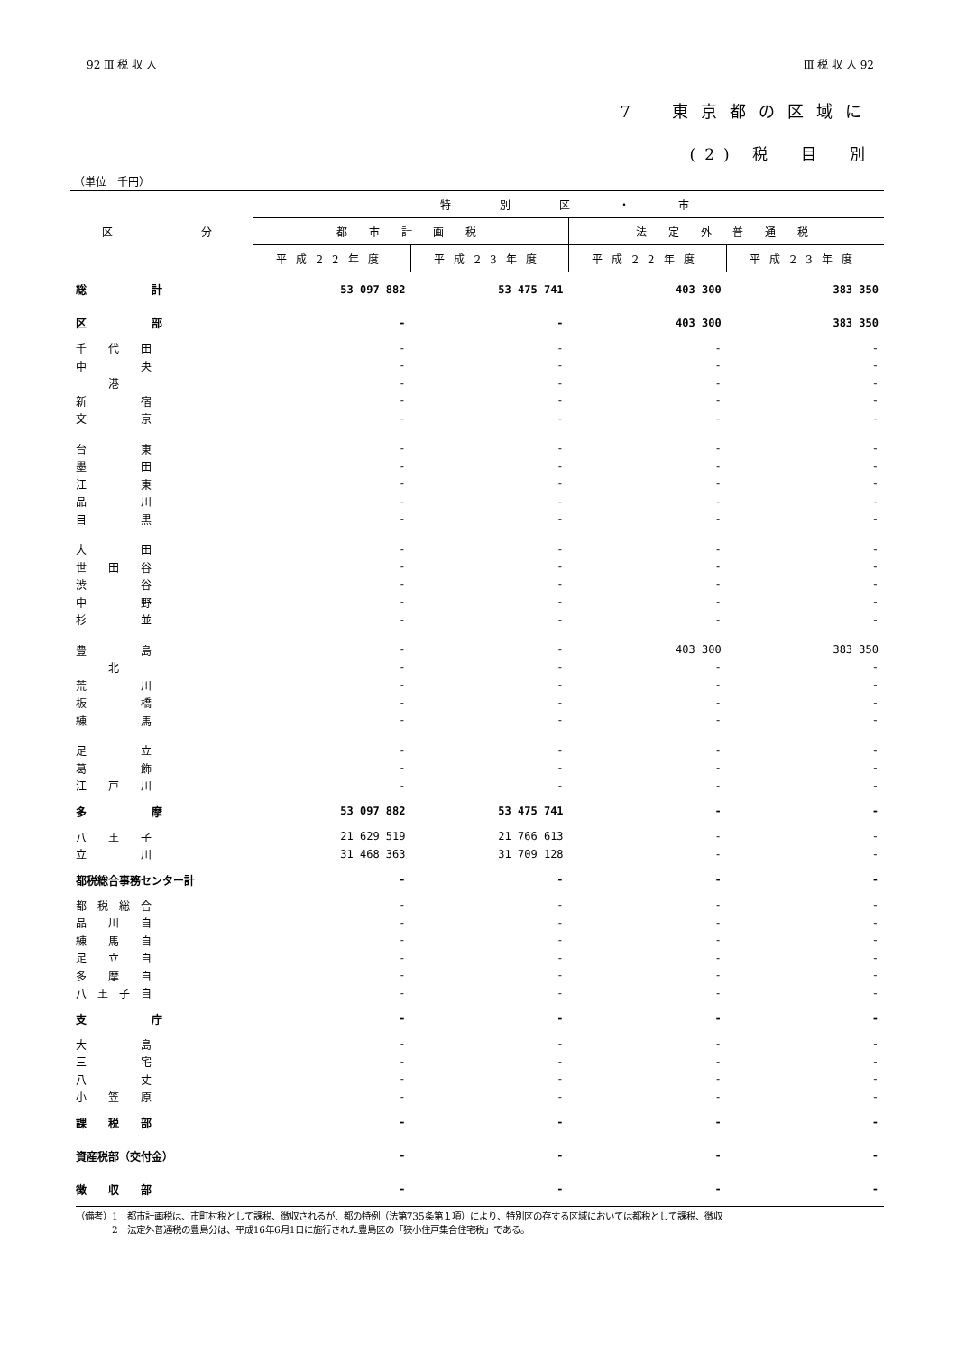92 Ⅲ 税 収 入 Ⅲ 税 収 入 92
7　東京都の区域に
(2) 税　目　別
（単位　千円）
| 区 分 | 特 別 区 ・ 市 | | | |
| --- | --- | --- | --- | --- |
| | 都 市 計 画 税 | | 法 定 外 普 通 税 | |
| | 平成22年度 | 平成23年度 | 平成22年度 | 平成23年度 |
| 総 計 | 53 097 882 | 53 475 741 | 403 300 | 383 350 |
| 区 部 | - | - | 403 300 | 383 350 |
| 千 代 田 | - | - | - | - |
| 中 央 | - | - | - | - |
| 港 | - | - | - | - |
| 新 宿 | - | - | - | - |
| 文 京 | - | - | - | - |
| 台 東 | - | - | - | - |
| 墨 田 | - | - | - | - |
| 江 東 | - | - | - | - |
| 品 川 | - | - | - | - |
| 目 黒 | - | - | - | - |
| 大 田 | - | - | - | - |
| 世 田 谷 | - | - | - | - |
| 渋 谷 | - | - | - | - |
| 中 野 | - | - | - | - |
| 杉 並 | - | - | - | - |
| 豊 島 | - | - | 403 300 | 383 350 |
| 北 | - | - | - | - |
| 荒 川 | - | - | - | - |
| 板 橋 | - | - | - | - |
| 練 馬 | - | - | - | - |
| 足 立 | - | - | - | - |
| 葛 飾 | - | - | - | - |
| 江 戸 川 | - | - | - | - |
| 多 摩 | 53 097 882 | 53 475 741 | - | - |
| 八 王 子 | 21 629 519 | 21 766 613 | - | - |
| 立 川 | 31 468 363 | 31 709 128 | - | - |
| 都税総合事務センター計 | - | - | - | - |
| 都 税 総 合 | - | - | - | - |
| 品 川 自 | - | - | - | - |
| 練 馬 自 | - | - | - | - |
| 足 立 自 | - | - | - | - |
| 多 摩 自 | - | - | - | - |
| 八 王 子 自 | - | - | - | - |
| 支 庁 | - | - | - | - |
| 大 島 | - | - | - | - |
| 三 宅 | - | - | - | - |
| 八 丈 | - | - | - | - |
| 小 笠 原 | - | - | - | - |
| 課 税 部 | - | - | - | - |
| 資産税部（交付金） | - | - | - | - |
| 徴 収 部 | - | - | - | - |
（備考）1　都市計画税は、市町村税として課税、徴収されるが、都の特例（法第735条第１項）により、特別区の存する区域においては都税として課税、徴収
　　　　2　法定外普通税の豊島分は、平成16年6月1日に施行された豊島区の「狭小住戸集合住宅税」である。